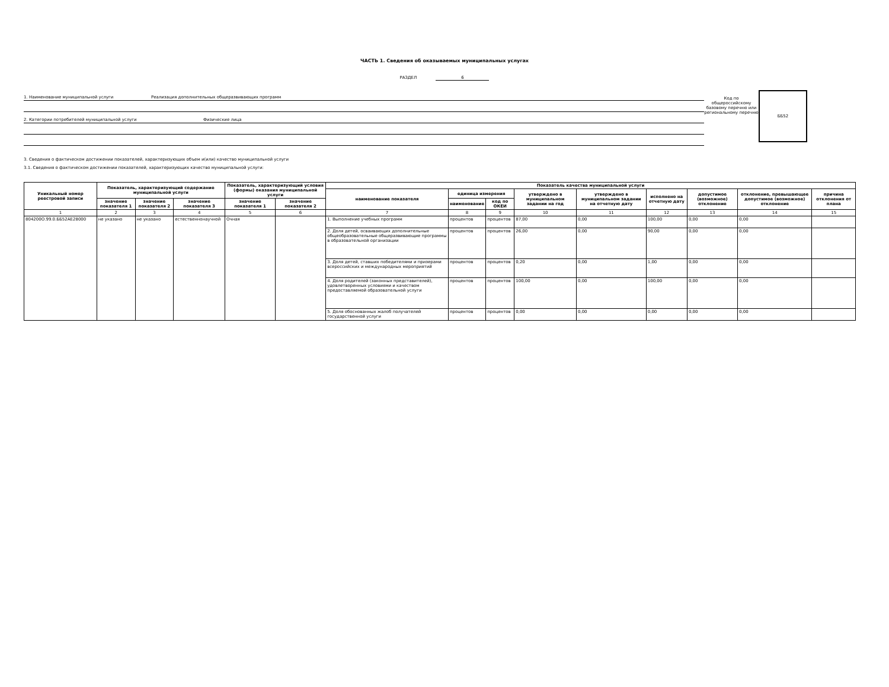ЧАСТЬ 1. Сведения об оказываемых муниципальных услугах
РАЗДЕЛ 6
1. Наименование муниципальной услуги Реализация дополнительных общеразвивающих программ
2. Категории потребителей муниципальной услуги Физические лица
Код по общероссийскому базовому перечню или региональному перечню
ББ52
3. Сведения о фактическом достижении показателей, характеризующих объем и(или) качество муниципальной услуги
3.1. Сведения о фактическом достижении показателей, характеризующих качество муниципальной услуги:
| Уникальный номер реестровой записи | Показатель, характеризующий содержание муниципальной услуги | | | Показатель, характеризующий условия (формы) оказания муниципальной услуги | | Показатель качества муниципальной услуги | | | | | | | | |
| --- | --- | --- | --- | --- | --- | --- | --- | --- | --- | --- | --- | --- | --- | --- |
| | | | | | | наименование показателя | единица измерения | | утверждено в муниципальном задании на год | утверждено в муниципальном задании на отчетную дату | исполнено на отчетную дату | допустимое (возможное) отклонение | отклонение, превышающее допустимое (возможное) отклонение | причина отклонения от плана |
| | значение показателя 1 | значение показателя 2 | значение показателя 3 | значение показателя 1 | значение показателя 2 | | наименование | код по ОКЕИ | | | | | | |
| 1 | 2 | 3 | 4 | 5 | 6 | 7 | 8 | 9 | 10 | 11 | 12 | 13 | 14 | 15 |
| 804200О.99.0.ББ52АЕ28000 | не указано | не указано | естественнонаучной | Очная | | 1. Выполнение учебных программ | процентов | процентов | 87,00 | 0,00 | 100,00 | 0,00 | 0,00 | |
| | | | | | | 2. Доля детей, осваивающих дополнительные общеобразовательные общеразвивающие программы в образовательной организации | процентов | процентов | 26,00 | 0,00 | 90,00 | 0,00 | 0,00 | |
| | | | | | | 3. Доля детей, ставших победителями и призерами всероссийских и международных мероприятий | процентов | процентов | 0,20 | 0,00 | 1,00 | 0,00 | 0,00 | |
| | | | | | | 4. Доля родителей (законных представителей), удовлетворенных условиями и качеством предоставляемой образовательной услуги | процентов | процентов | 100,00 | 0,00 | 100,00 | 0,00 | 0,00 | |
| | | | | | | 5. Доля обоснованных жалоб получателей государственной услуги | процентов | процентов | 0,00 | 0,00 | 0,00 | 0,00 | 0,00 | |